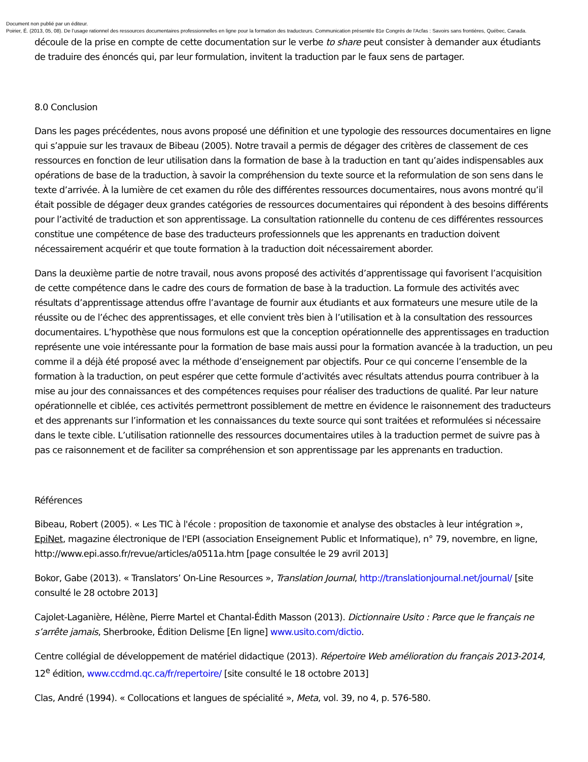Document non publié par un éditeur.
Poirier, É. (2013, 05, 08). De l’usage rationnel des ressources documentaires professionnelles en ligne pour la formation des traducteurs. Communication présentée 81e Congrès de l'Acfas : Savoirs sans frontières, Québec, Canada.
découle de la prise en compte de cette documentation sur le verbe to share peut consister à demander aux étudiants de traduire des énoncés qui, par leur formulation, invitent la traduction par le faux sens de partager.
8.0 Conclusion
Dans les pages précédentes, nous avons proposé une définition et une typologie des ressources documentaires en ligne qui s’appuie sur les travaux de Bibeau (2005). Notre travail a permis de dégager des critères de classement de ces ressources en fonction de leur utilisation dans la formation de base à la traduction en tant qu’aides indispensables aux opérations de base de la traduction, à savoir la compréhension du texte source et la reformulation de son sens dans le texte d’arrivée. À la lumière de cet examen du rôle des différentes ressources documentaires, nous avons montré qu’il était possible de dégager deux grandes catégories de ressources documentaires qui répondent à des besoins différents pour l’activité de traduction et son apprentissage. La consultation rationnelle du contenu de ces différentes ressources constitue une compétence de base des traducteurs professionnels que les apprenants en traduction doivent nécessairement acquérir et que toute formation à la traduction doit nécessairement aborder.
Dans la deuxième partie de notre travail, nous avons proposé des activités d’apprentissage qui favorisent l’acquisition de cette compétence dans le cadre des cours de formation de base à la traduction. La formule des activités avec résultats d’apprentissage attendus offre l’avantage de fournir aux étudiants et aux formateurs une mesure utile de la réussite ou de l’échec des apprentissages, et elle convient très bien à l’utilisation et à la consultation des ressources documentaires. L’hypothèse que nous formulons est que la conception opérationnelle des apprentissages en traduction représente une voie intéressante pour la formation de base mais aussi pour la formation avancée à la traduction, un peu comme il a déjà été proposé avec la méthode d’enseignement par objectifs. Pour ce qui concerne l’ensemble de la formation à la traduction, on peut espérer que cette formule d’activités avec résultats attendus pourra contribuer à la mise au jour des connaissances et des compétences requises pour réaliser des traductions de qualité. Par leur nature opérationnelle et ciblée, ces activités permettront possiblement de mettre en évidence le raisonnement des traducteurs et des apprenants sur l’information et les connaissances du texte source qui sont traitées et reformulées si nécessaire dans le texte cible. L’utilisation rationnelle des ressources documentaires utiles à la traduction permet de suivre pas à pas ce raisonnement et de faciliter sa compréhension et son apprentissage par les apprenants en traduction.
Références
Bibeau, Robert (2005). « Les TIC à l'école : proposition de taxonomie et analyse des obstacles à leur intégration », EpiNet, magazine électronique de l'EPI (association Enseignement Public et Informatique), n° 79, novembre, en ligne, http://www.epi.asso.fr/revue/articles/a0511a.htm [page consultée le 29 avril 2013]
Bokor, Gabe (2013). « Translators’ On-Line Resources », Translation Journal, http://translationjournal.net/journal/ [site consulté le 28 octobre 2013]
Cajolet-Laganière, Hélène, Pierre Martel et Chantal-Édith Masson (2013). Dictionnaire Usito : Parce que le français ne s’arrête jamais, Sherbrooke, Édition Delisme [En ligne] www.usito.com/dictio.
Centre collégial de développement de matériel didactique (2013). Répertoire Web amélioration du français 2013-2014, 12<sup>e</sup> édition, www.ccdmd.qc.ca/fr/repertoire/ [site consulté le 18 octobre 2013]
Clas, André (1994). « Collocations et langues de spécialité », Meta, vol. 39, no 4, p. 576-580.